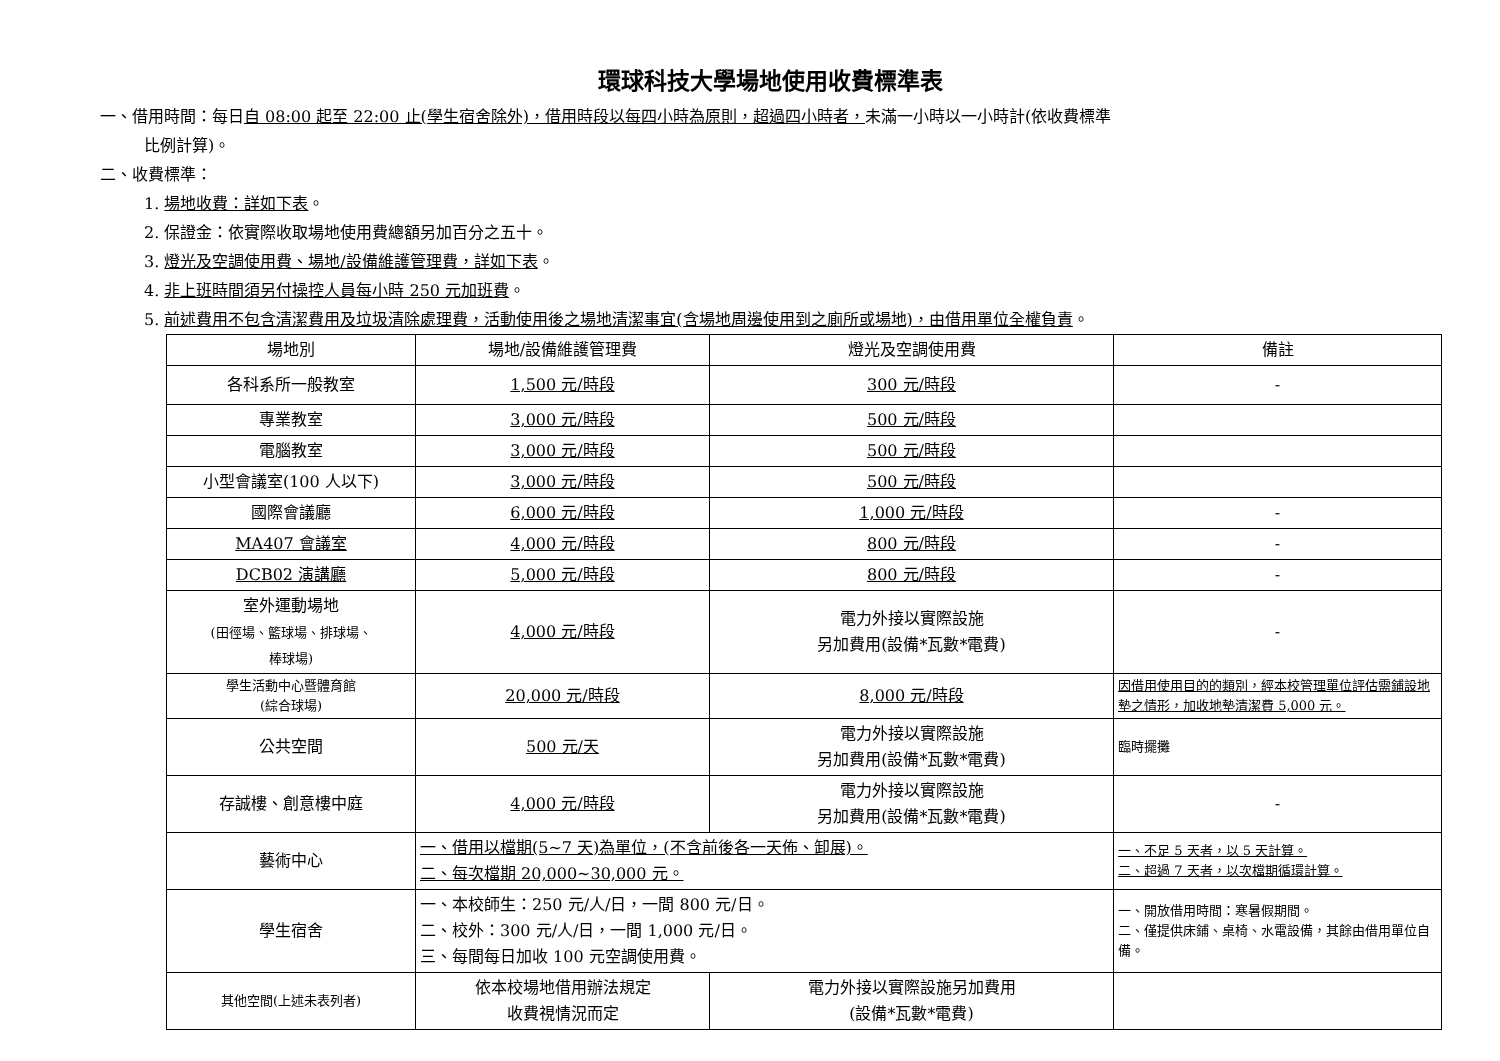環球科技大學場地使用收費標準表
一、借用時間：每日自 08:00 起至 22:00 止(學生宿舍除外)，借用時段以每四小時為原則，超過四小時者，未滿一小時以一小時計(依收費標準
比例計算)。
二、收費標準：
1. 場地收費：詳如下表。
2. 保證金：依實際收取場地使用費總額另加百分之五十。
3. 燈光及空調使用費、場地/設備維護管理費，詳如下表。
4. 非上班時間須另付操控人員每小時 250 元加班費。
5. 前述費用不包含清潔費用及垃圾清除處理費，活動使用後之場地清潔事宜(含場地周邊使用到之廁所或場地)，由借用單位全權負責。
| 場地別 | 場地/設備維護管理費 | 燈光及空調使用費 | 備註 |
| --- | --- | --- | --- |
| 各科系所一般教室 | 1,500 元/時段 | 300 元/時段 | - |
| 專業教室 | 3,000 元/時段 | 500 元/時段 | |
| 電腦教室 | 3,000 元/時段 | 500 元/時段 | |
| 小型會議室(100 人以下) | 3,000 元/時段 | 500 元/時段 | |
| 國際會議廳 | 6,000 元/時段 | 1,000 元/時段 | - |
| MA407 會議室 | 4,000 元/時段 | 800 元/時段 | - |
| DCB02 演講廳 | 5,000 元/時段 | 800 元/時段 | - |
| 室外運動場地 (田徑場、籃球場、排球場、 棒球場) | 4,000 元/時段 | 電力外接以實際設施 另加費用(設備*瓦數*電費) | - |
| 學生活動中心暨體育館 (綜合球場) | 20,000 元/時段 | 8,000 元/時段 | 因借用使用目的的類別，經本校管理單位評估需鋪設地墊之情形，加收地墊清潔費 5,000 元。 |
| 公共空間 | 500 元/天 | 電力外接以實際設施 另加費用(設備*瓦數*電費) | 臨時擺攤 |
| 存誠樓、創意樓中庭 | 4,000 元/時段 | 電力外接以實際設施 另加費用(設備*瓦數*電費) | - |
| 藝術中心 | 一、借用以檔期(5~7 天)為單位，(不含前後各一天佈、卸展)。 二、每次檔期 20,000~30,000 元。 | | 一、不足 5 天者，以 5 天計算。 二、超過 7 天者，以次檔期循環計算。 |
| 學生宿舍 | 一、本校師生：250 元/人/日，一間 800 元/日。 二、校外：300 元/人/日，一間 1,000 元/日。 三、每間每日加收 100 元空調使用費。 | | 一、開放借用時間：寒暑假期間。 二、僅提供床鋪、桌椅、水電設備，其餘由借用單位自備。 |
| 其他空間(上述未表列者) | 依本校場地借用辦法規定 收費視情況而定 | 電力外接以實際設施另加費用 (設備*瓦數*電費) | |